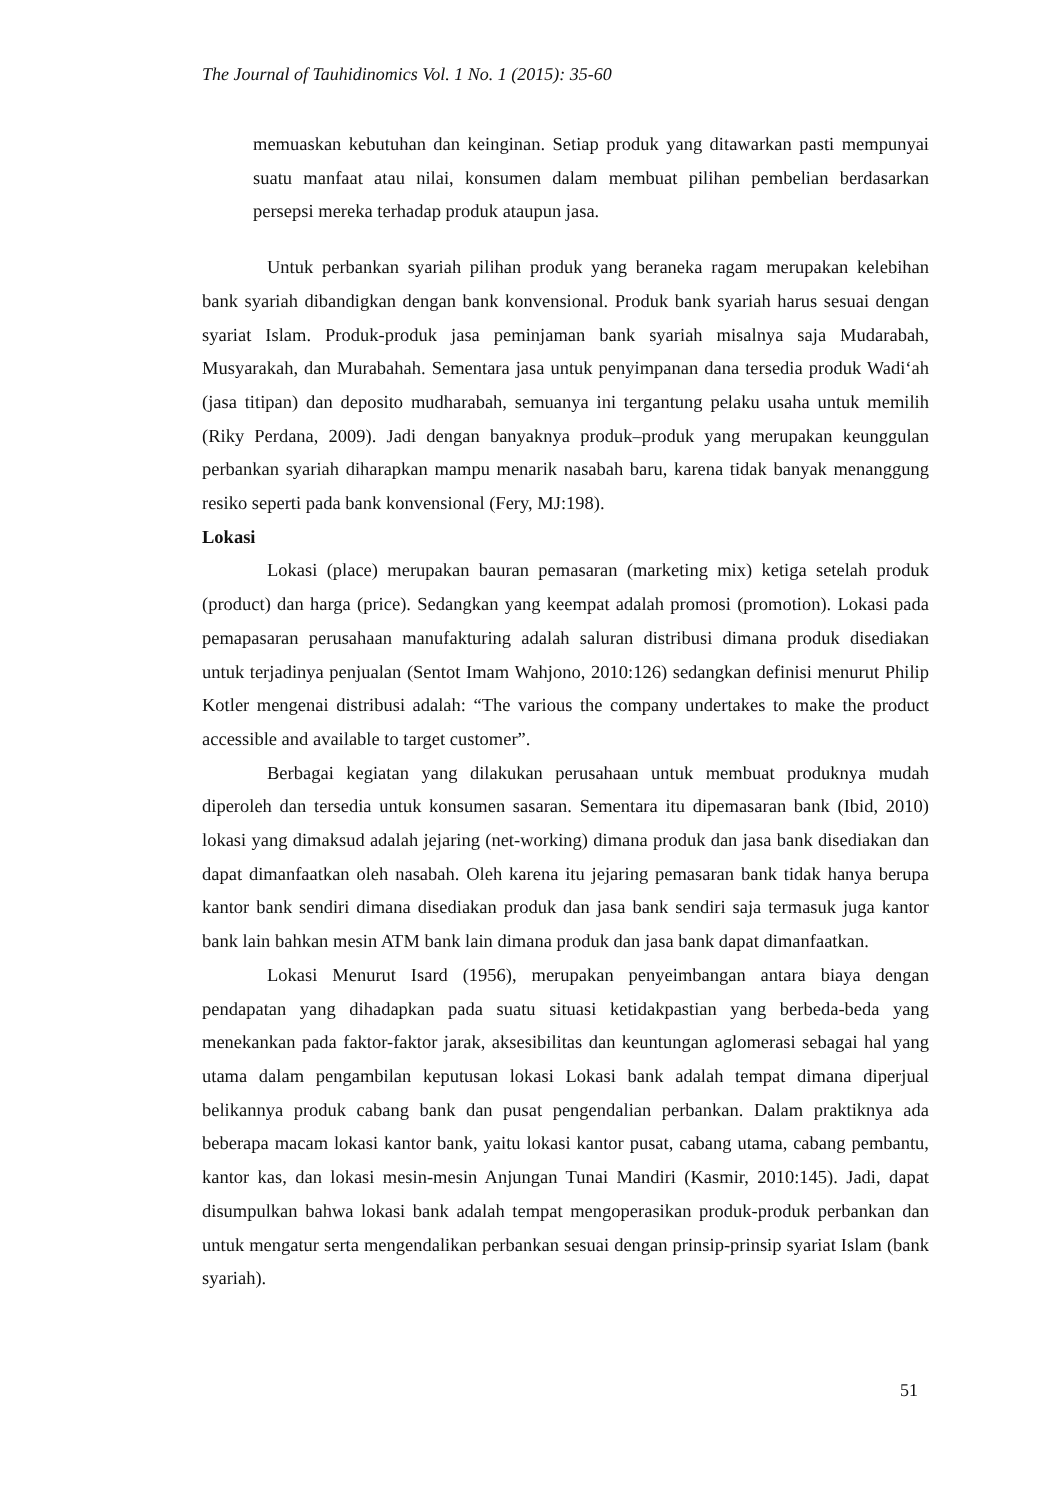The Journal of Tauhidinomics Vol. 1 No. 1 (2015): 35-60
memuaskan kebutuhan dan keinginan. Setiap produk yang ditawarkan pasti mempunyai suatu manfaat atau nilai, konsumen dalam membuat pilihan pembelian berdasarkan persepsi mereka terhadap produk ataupun jasa.
Untuk perbankan syariah pilihan produk yang beraneka ragam merupakan kelebihan bank syariah dibandigkan dengan bank konvensional. Produk bank syariah harus sesuai dengan syariat Islam. Produk-produk jasa peminjaman bank syariah misalnya saja Mudarabah, Musyarakah, dan Murabahah. Sementara jasa untuk penyimpanan dana tersedia produk Wadi‘ah (jasa titipan) dan deposito mudharabah, semuanya ini tergantung pelaku usaha untuk memilih (Riky Perdana, 2009). Jadi dengan banyaknya produk–produk yang merupakan keunggulan perbankan syariah diharapkan mampu menarik nasabah baru, karena tidak banyak menanggung resiko seperti pada bank konvensional (Fery, MJ:198).
Lokasi
Lokasi (place) merupakan bauran pemasaran (marketing mix) ketiga setelah produk (product) dan harga (price). Sedangkan yang keempat adalah promosi (promotion). Lokasi pada pemapasaran perusahaan manufakturing adalah saluran distribusi dimana produk disediakan untuk terjadinya penjualan (Sentot Imam Wahjono, 2010:126) sedangkan definisi menurut Philip Kotler mengenai distribusi adalah: “The various the company undertakes to make the product accessible and available to target customer”.
Berbagai kegiatan yang dilakukan perusahaan untuk membuat produknya mudah diperoleh dan tersedia untuk konsumen sasaran. Sementara itu dipemasaran bank (Ibid, 2010) lokasi yang dimaksud adalah jejaring (net-working) dimana produk dan jasa bank disediakan dan dapat dimanfaatkan oleh nasabah. Oleh karena itu jejaring pemasaran bank tidak hanya berupa kantor bank sendiri dimana disediakan produk dan jasa bank sendiri saja termasuk juga kantor bank lain bahkan mesin ATM bank lain dimana produk dan jasa bank dapat dimanfaatkan.
Lokasi Menurut Isard (1956), merupakan penyeimbangan antara biaya dengan pendapatan yang dihadapkan pada suatu situasi ketidakpastian yang berbeda-beda yang menekankan pada faktor-faktor jarak, aksesibilitas dan keuntungan aglomerasi sebagai hal yang utama dalam pengambilan keputusan lokasi Lokasi bank adalah tempat dimana diperjual belikannya produk cabang bank dan pusat pengendalian perbankan. Dalam praktiknya ada beberapa macam lokasi kantor bank, yaitu lokasi kantor pusat, cabang utama, cabang pembantu, kantor kas, dan lokasi mesin-mesin Anjungan Tunai Mandiri (Kasmir, 2010:145). Jadi, dapat disumpulkan bahwa lokasi bank adalah tempat mengoperasikan produk-produk perbankan dan untuk mengatur serta mengendalikan perbankan sesuai dengan prinsip-prinsip syariat Islam (bank syariah).
51